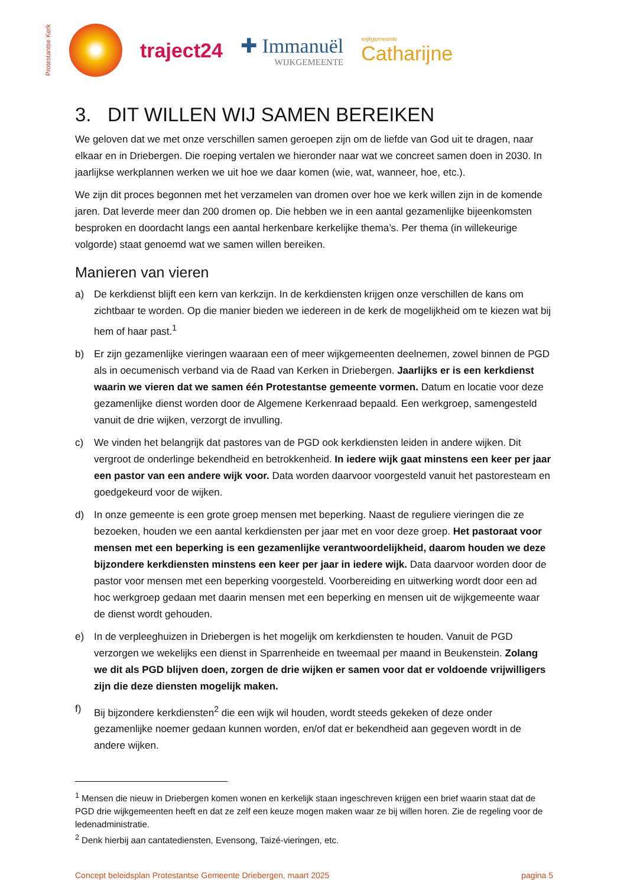Protestantse Kerk
traject24 ✚ Immanuël
WIJKGEMEENTE
wijkgemeente
Catharijne
3. DIT WILLEN WIJ SAMEN BEREIKEN
We geloven dat we met onze verschillen samen geroepen zijn om de liefde van God uit te dragen, naar elkaar en in Driebergen. Die roeping vertalen we hieronder naar wat we concreet samen doen in 2030. In jaarlijkse werkplannen werken we uit hoe we daar komen (wie, wat, wanneer, hoe, etc.).
We zijn dit proces begonnen met het verzamelen van dromen over hoe we kerk willen zijn in de komende jaren. Dat leverde meer dan 200 dromen op. Die hebben we in een aantal gezamenlijke bijeenkomsten besproken en doordacht langs een aantal herkenbare kerkelijke thema’s. Per thema (in willekeurige volgorde) staat genoemd wat we samen willen bereiken.
Manieren van vieren
a) De kerkdienst blijft een kern van kerkzijn. In de kerkdiensten krijgen onze verschillen de kans om zichtbaar te worden. Op die manier bieden we iedereen in de kerk de mogelijkheid om te kiezen wat bij hem of haar past.<sup>1</sup>
b) Er zijn gezamenlijke vieringen waaraan een of meer wijkgemeenten deelnemen, zowel binnen de PGD als in oecumenisch verband via de Raad van Kerken in Driebergen. Jaarlijks er is een kerkdienst waarin we vieren dat we samen één Protestantse gemeente vormen. Datum en locatie voor deze gezamenlijke dienst worden door de Algemene Kerkenraad bepaald. Een werkgroep, samengesteld vanuit de drie wijken, verzorgt de invulling.
c) We vinden het belangrijk dat pastores van de PGD ook kerkdiensten leiden in andere wijken. Dit vergroot de onderlinge bekendheid en betrokkenheid. In iedere wijk gaat minstens een keer per jaar een pastor van een andere wijk voor. Data worden daarvoor voorgesteld vanuit het pastoresteam en goedgekeurd voor de wijken.
d) In onze gemeente is een grote groep mensen met beperking. Naast de reguliere vieringen die ze bezoeken, houden we een aantal kerkdiensten per jaar met en voor deze groep. Het pastoraat voor mensen met een beperking is een gezamenlijke verantwoordelijkheid, daarom houden we deze bijzondere kerkdiensten minstens een keer per jaar in iedere wijk. Data daarvoor worden door de pastor voor mensen met een beperking voorgesteld. Voorbereiding en uitwerking wordt door een ad hoc werkgroep gedaan met daarin mensen met een beperking en mensen uit de wijkgemeente waar de dienst wordt gehouden.
e) In de verpleeghuizen in Driebergen is het mogelijk om kerkdiensten te houden. Vanuit de PGD verzorgen we wekelijks een dienst in Sparrenheide en tweemaal per maand in Beukenstein. Zolang we dit als PGD blijven doen, zorgen de drie wijken er samen voor dat er voldoende vrijwilligers zijn die deze diensten mogelijk maken.
f) Bij bijzondere kerkdiensten<sup>2</sup> die een wijk wil houden, wordt steeds gekeken of deze onder gezamenlijke noemer gedaan kunnen worden, en/of dat er bekendheid aan gegeven wordt in de andere wijken.
<sup>1</sup> Mensen die nieuw in Driebergen komen wonen en kerkelijk staan ingeschreven krijgen een brief waarin staat dat de PGD drie wijkgemeenten heeft en dat ze zelf een keuze mogen maken waar ze bij willen horen. Zie de regeling voor de ledenadministratie.
<sup>2</sup> Denk hierbij aan cantatediensten, Evensong, Taizé-vieringen, etc.
Concept beleidsplan Protestantse Gemeente Driebergen, maart 2025 pagina 5